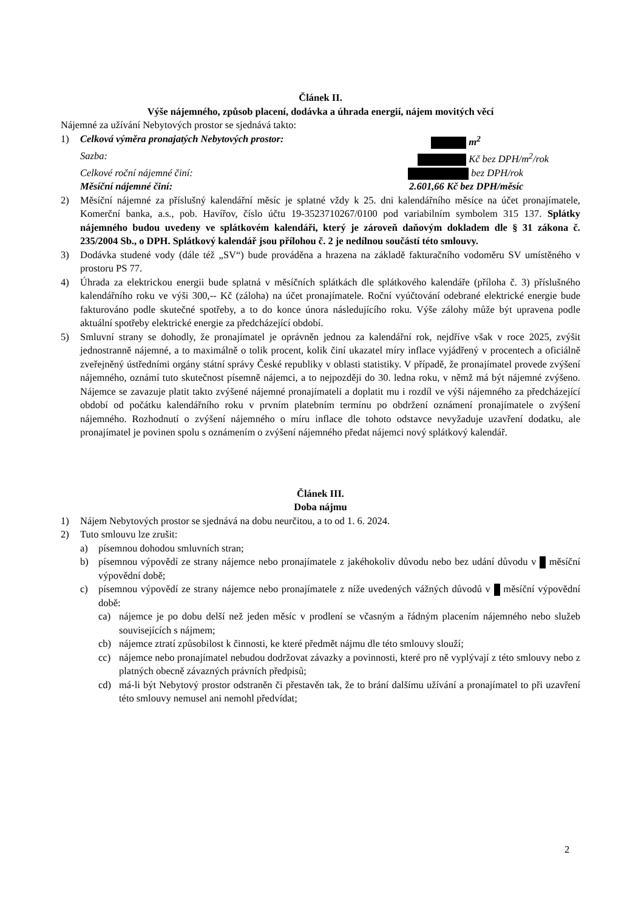Článek II.
Výše nájemného, způsob placení, dodávka a úhrada energií, nájem movitých věcí
Nájemné za užívání Nebytových prostor se sjednává takto:
1) Celková výměra pronajatých Nebytových prostor: m<sup>2</sup>
Sazba: Kč bez DPH/m<sup>2</sup>/rok
Celkové roční nájemné činí: bez DPH/rok
Měsíční nájemné činí: 2.601,66 Kč bez DPH/měsíc
2) Měsíční nájemné za příslušný kalendářní měsíc je splatné vždy k 25. dni kalendářního měsíce na účet pronajímatele, Komerční banka, a.s., pob. Havířov, číslo účtu 19-3523710267/0100 pod variabilním symbolem 315 137. Splátky nájemného budou uvedeny ve splátkovém kalendáři, který je zároveň daňovým dokladem dle § 31 zákona č. 235/2004 Sb., o DPH. Splátkový kalendář jsou přílohou č. 2 je nedílnou součástí této smlouvy.
3) Dodávka studené vody (dále též „SV“) bude prováděna a hrazena na základě fakturačního vodoměru SV umístěného v prostoru PS 77.
4) Úhrada za elektrickou energii bude splatná v měsíčních splátkách dle splátkového kalendáře (příloha č. 3) příslušného kalendářního roku ve výši 300,-- Kč (záloha) na účet pronajímatele. Roční vyúčtování odebrané elektrické energie bude fakturováno podle skutečné spotřeby, a to do konce února následujícího roku. Výše zálohy může být upravena podle aktuální spotřeby elektrické energie za předcházející období.
5) Smluvní strany se dohodly, že pronajímatel je oprávněn jednou za kalendářní rok, nejdříve však v roce 2025, zvýšit jednostranně nájemné, a to maximálně o tolik procent, kolik činí ukazatel míry inflace vyjádřený v procentech a oficiálně zveřejněný ústředními orgány státní správy České republiky v oblasti statistiky. V případě, že pronajímatel provede zvýšení nájemného, oznámí tuto skutečnost písemně nájemci, a to nejpozději do 30. ledna roku, v němž má být nájemné zvýšeno. Nájemce se zavazuje platit takto zvýšené nájemné pronajímateli a doplatit mu i rozdíl ve výši nájemného za předcházející období od počátku kalendářního roku v prvním platebním termínu po obdržení oznámení pronajímatele o zvýšení nájemného. Rozhodnutí o zvýšení nájemného o míru inflace dle tohoto odstavce nevyžaduje uzavření dodatku, ale pronajímatel je povinen spolu s oznámením o zvýšení nájemného předat nájemci nový splátkový kalendář.
Článek III.
Doba nájmu
1) Nájem Nebytových prostor se sjednává na dobu neurčitou, a to od 1. 6. 2024.
2) Tuto smlouvu lze zrušit:
a) písemnou dohodou smluvních stran;
b) písemnou výpovědí ze strany nájemce nebo pronajímatele z jakéhokoliv důvodu nebo bez udání důvodu v měsíční výpovědní době;
c) písemnou výpovědí ze strany nájemce nebo pronajímatele z níže uvedených vážných důvodů v měsíční výpovědní době:
ca) nájemce je po dobu delší než jeden měsíc v prodlení se včasným a řádným placením nájemného nebo služeb souvisejících s nájmem;
cb) nájemce ztratí způsobilost k činnosti, ke které předmět nájmu dle této smlouvy slouží;
cc) nájemce nebo pronajímatel nebudou dodržovat závazky a povinnosti, které pro ně vyplývají z této smlouvy nebo z platných obecně závazných právních předpisů;
cd) má-li být Nebytový prostor odstraněn či přestavěn tak, že to brání dalšímu užívání a pronajímatel to při uzavření této smlouvy nemusel ani nemohl předvídat;
2